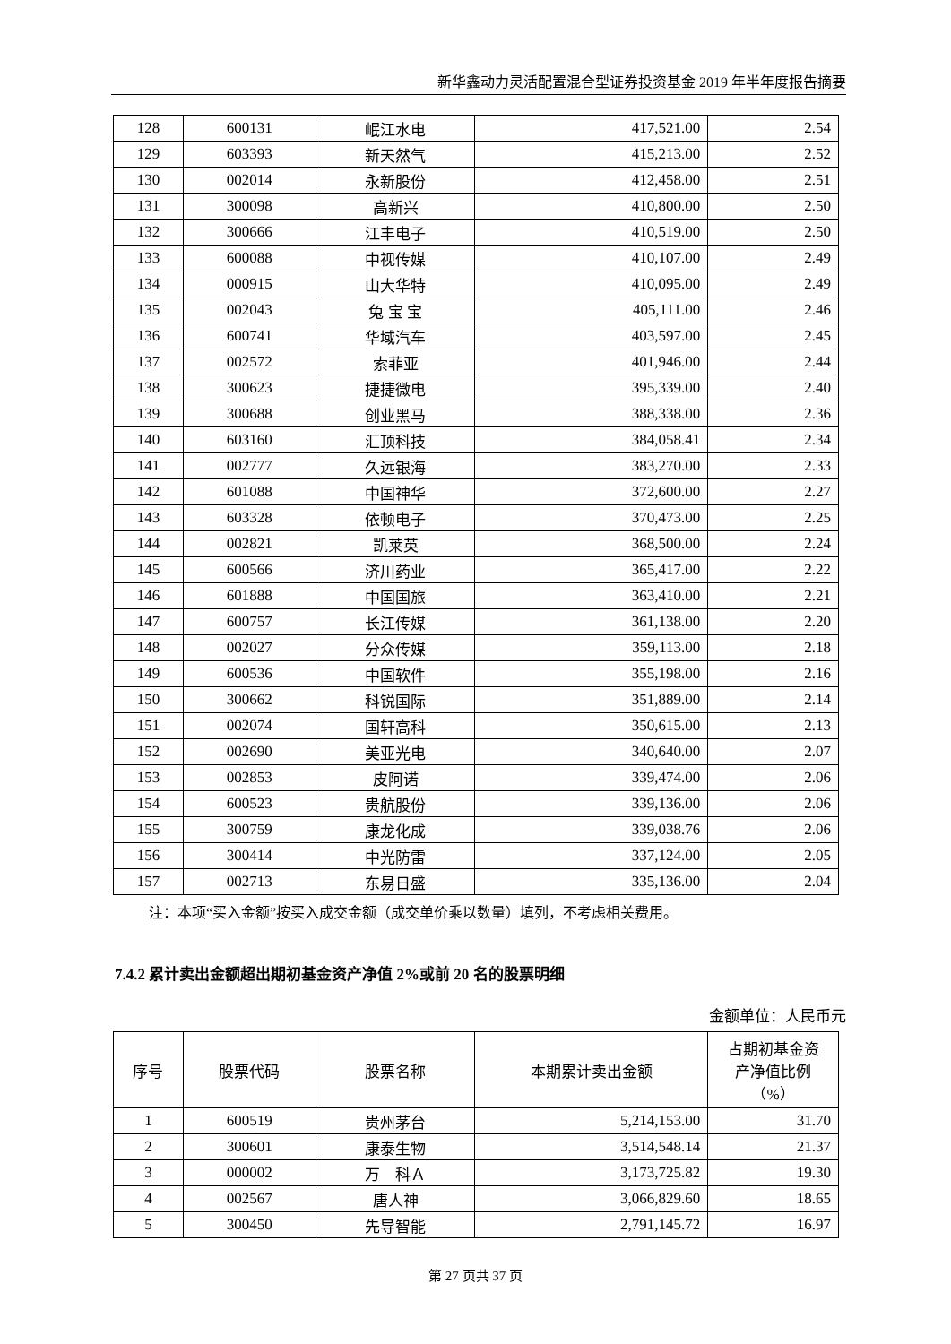新华鑫动力灵活配置混合型证券投资基金 2019 年半年度报告摘要
| 128 | 600131 | 岷江水电 | 417,521.00 | 2.54 |
| 129 | 603393 | 新天然气 | 415,213.00 | 2.52 |
| 130 | 002014 | 永新股份 | 412,458.00 | 2.51 |
| 131 | 300098 | 高新兴 | 410,800.00 | 2.50 |
| 132 | 300666 | 江丰电子 | 410,519.00 | 2.50 |
| 133 | 600088 | 中视传媒 | 410,107.00 | 2.49 |
| 134 | 000915 | 山大华特 | 410,095.00 | 2.49 |
| 135 | 002043 | 兔 宝 宝 | 405,111.00 | 2.46 |
| 136 | 600741 | 华域汽车 | 403,597.00 | 2.45 |
| 137 | 002572 | 索菲亚 | 401,946.00 | 2.44 |
| 138 | 300623 | 捷捷微电 | 395,339.00 | 2.40 |
| 139 | 300688 | 创业黑马 | 388,338.00 | 2.36 |
| 140 | 603160 | 汇顶科技 | 384,058.41 | 2.34 |
| 141 | 002777 | 久远银海 | 383,270.00 | 2.33 |
| 142 | 601088 | 中国神华 | 372,600.00 | 2.27 |
| 143 | 603328 | 依顿电子 | 370,473.00 | 2.25 |
| 144 | 002821 | 凯莱英 | 368,500.00 | 2.24 |
| 145 | 600566 | 济川药业 | 365,417.00 | 2.22 |
| 146 | 601888 | 中国国旅 | 363,410.00 | 2.21 |
| 147 | 600757 | 长江传媒 | 361,138.00 | 2.20 |
| 148 | 002027 | 分众传媒 | 359,113.00 | 2.18 |
| 149 | 600536 | 中国软件 | 355,198.00 | 2.16 |
| 150 | 300662 | 科锐国际 | 351,889.00 | 2.14 |
| 151 | 002074 | 国轩高科 | 350,615.00 | 2.13 |
| 152 | 002690 | 美亚光电 | 340,640.00 | 2.07 |
| 153 | 002853 | 皮阿诺 | 339,474.00 | 2.06 |
| 154 | 600523 | 贵航股份 | 339,136.00 | 2.06 |
| 155 | 300759 | 康龙化成 | 339,038.76 | 2.06 |
| 156 | 300414 | 中光防雷 | 337,124.00 | 2.05 |
| 157 | 002713 | 东易日盛 | 335,136.00 | 2.04 |
注：本项“买入金额”按买入成交金额（成交单价乘以数量）填列，不考虑相关费用。
7.4.2 累计卖出金额超出期初基金资产净值 2%或前 20 名的股票明细
金额单位：人民币元
| 序号 | 股票代码 | 股票名称 | 本期累计卖出金额 | 占期初基金资 产净值比例 （%） |
| --- | --- | --- | --- | --- |
| 1 | 600519 | 贵州茅台 | 5,214,153.00 | 31.70 |
| 2 | 300601 | 康泰生物 | 3,514,548.14 | 21.37 |
| 3 | 000002 | 万 科Ａ | 3,173,725.82 | 19.30 |
| 4 | 002567 | 唐人神 | 3,066,829.60 | 18.65 |
| 5 | 300450 | 先导智能 | 2,791,145.72 | 16.97 |
第 27 页共 37 页